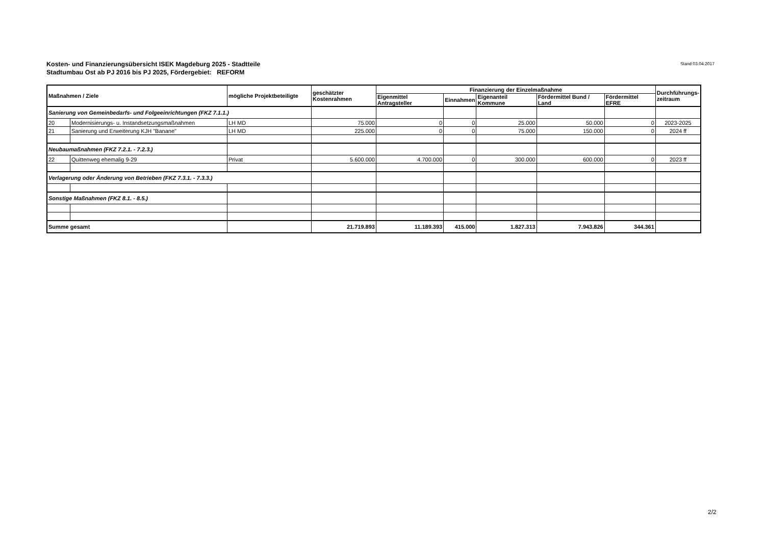Kosten- und Finanzierungsübersicht ISEK Magdeburg 2025 - Stadtteile
Stadtumbau Ost ab PJ 2016 bis PJ 2025, Fördergebiet: REFORM
Stand:03.04.2017
| Maßnahmen / Ziele | | mögliche Projektbeteiligte | geschätzter Kostenrahmen | Finanzierung der Einzelmaßnahme | | | | | Durchführungs- zeitraum |
| --- | --- | --- | --- | --- | --- | --- | --- | --- | --- |
| | | | | Eigenmittel Antragsteller | Einnahmen | Eigenanteil Kommune | Fördermittel Bund / Land | Fördermittel EFRE | |
| Sanierung von Gemeinbedarfs- und Folgeeinrichtungen (FKZ 7.1.1.) | | | | | | | | | |
| 20 | Modernisierungs- u. Instandsetzungsmaßnahmen | LH MD | 75.000 | 0 | 0 | 25.000 | 50.000 | 0 | 2023-2025 |
| 21 | Sanierung und Erweiterung KJH "Banane" | LH MD | 225.000 | 0 | 0 | 75.000 | 150.000 | 0 | 2024 ff |
| Neubaumaßnahmen (FKZ 7.2.1. - 7.2.3.) | | | | | | | | | |
| 22 | Quittenweg ehemalig 9-29 | Privat | 5.600.000 | 4.700.000 | 0 | 300.000 | 600.000 | 0 | 2023 ff |
| Verlagerung oder Änderung von Betrieben (FKZ 7.3.1. - 7.3.3.) | | | | | | | | | |
| Sonstige Maßnahmen (FKZ 8.1. - 8.5.) | | | | | | | | | |
| Summe gesamt | | | 21.719.893 | 11.189.393 | 415.000 | 1.827.313 | 7.943.826 | 344.361 | |
2/2